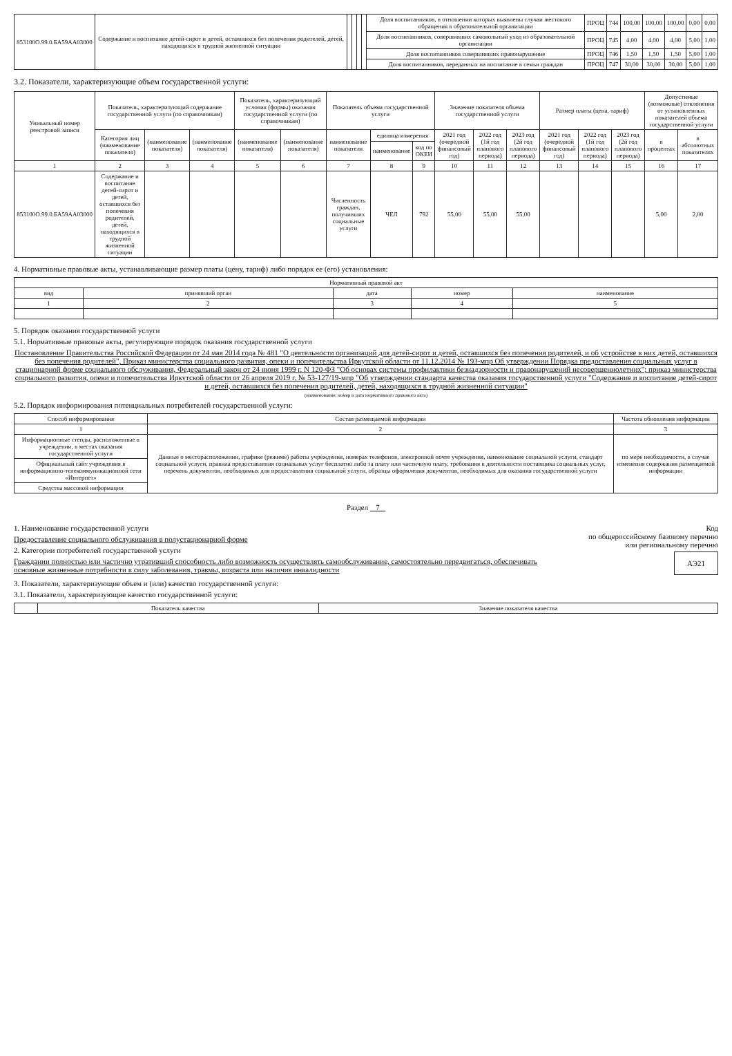| 853100О.99.0.БА59АА03000 | Содержание и воспитание детей-сирот и детей, оставшихся без попечения родителей, детей, находящихся в трудной жизненной ситуации | | | | | Доля воспитанников, в отношении которых выявлены случаи жестокого обращения в образовательной организации | ПРОЦ | 744 | 100,00 | 100,00 | 100,00 | 0,00 | 0,00 |
| | | | | | | Доля воспитанников, совершивших самовольный уход из образовательной организации | ПРОЦ | 745 | 4,00 | 4,00 | 4,00 | 5,00 | 1,00 |
| | | | | | | Доля воспитанников совершивших правонарушение | ПРОЦ | 746 | 1,50 | 1,50 | 1,50 | 5,00 | 1,00 |
| | | | | | | Доля воспитанников, переданных на воспитание в семьи граждан | ПРОЦ | 747 | 30,00 | 30,00 | 30,00 | 5,00 | 1,00 |
3.2. Показатели, характеризующие объем государственной услуги:
| Уникальный номер реестровой записи | Показатель, характеризующий содержание государственной услуги (по справочникам) | | | Показатель, характеризующий условия (формы) оказания государственной услуги (по справочникам) | | Показатель объема государственной услуги | | | Значение показателя объема государственной услуги | | | Размер платы (цена, тариф) | | | Допустимые (возможные) отклонения от установленных показателей объема государственной услуги | |
| --- | --- | --- | --- | --- | --- | --- | --- | --- | --- | --- | --- | --- | --- | --- | --- | --- |
| | Категория лиц (наименование показателя) | (наименование показателя) | (наименование показателя) | (наименование показателя) | (наименование показателя) | наименование показателя | единица измерения | | 2021 год (очередной финансовый год) | 2022 год (1й год планового периода) | 2023 год (2й год планового периода) | 2021 год (очередной финансовый год) | 2022 год (1й год планового периода) | 2023 год (2й год планового периода) | в процентах | в абсолютных показателях |
| | | | | | | | наименование | код по ОКЕИ | | | | | | | | |
| 1 | 2 | 3 | 4 | 5 | 6 | 7 | 8 | 9 | 10 | 11 | 12 | 13 | 14 | 15 | 16 | 17 |
| 853100О.99.0.БА59АА03000 | Содержание и воспитание детей-сирот и детей, оставшихся без попечения родителей, детей, находящихся в трудной жизненной ситуации | | | | | Численность граждан, получивших социальные услуги | ЧЕЛ | 792 | 55,00 | 55,00 | 55,00 | | | | 5,00 | 2,00 |
4. Нормативные правовые акты, устанавливающие размер платы (цену, тариф) либо порядок ее (его) установления:
| Нормативный правовой акт | | | | |
| --- | --- | --- | --- | --- |
| вид | принявший орган | дата | номер | наименование |
| 1 | 2 | 3 | 4 | 5 |
5. Порядок оказания государственной услуги
5.1. Нормативные правовые акты, регулирующие порядок оказания государственной услуги
Постановление Правительства Российской Федерации от 24 мая 2014 года № 481 "О деятельности организаций для детей-сирот и детей, оставшихся без попечения родителей, и об устройстве в них детей, оставшихся без попечения родителей", Приказ министерства социального развития, опеки и попечительства Иркутской области от 11.12.2014 № 193-мпр Об утверждении Порядка предоставления социальных услуг в стационарной форме социального обслуживания, Федеральный закон от 24 июня 1999 г. N 120-ФЗ "Об основах системы профилактики безнадзорности и правонарушений несовершеннолетних"; приказ министерства социального развития, опеки и попечительства Иркутской области от 26 апреля 2019 г. № 53-127/19-мпр "Об утверждении стандарта качества оказания государственной услуги "Содержание и воспитание детей-сирот и детей, оставшихся без попечения родителей, детей, находящихся в трудной жизненной ситуации"
(наименование, номер и дата нормативного правового акта)
5.2. Порядок информирования потенциальных потребителей государственной услуги:
| Способ информирования | Состав размещаемой информации | Частота обновления информации |
| --- | --- | --- |
| 1 | 2 | 3 |
| Информационные стенды, расположенные в учреждении, в местах оказания государственной услуги | Данные о месторасположении, графике (режиме) работы учреждения, номерах телефонов, электронной почте учреждения, наименование социальной услуги, стандарт социальной услуги, правила предоставления социальных услуг бесплатно либо за плату или частичную плату, требования к деятельности поставщика социальных услуг, перечень документов, необходимых для предоставления социальной услуги, образцы оформления документов, необходимых для оказания государственной услуги | по мере необходимости, в случае изменения содержания размещаемой информации |
| Официальный сайт учреждения в информационно-телекоммуникационной сети «Интернет» | | |
| Средства массовой информации | | |
Раздел 7
1. Наименование государственной услуги
Предоставление социального обслуживания в полустационарной форме
2. Категории потребителей государственной услуги
Граждании полностью или частично утративший способность либо возможность осуществлять самообслуживание, самостоятельно передвигаться, обеспечивать основные жизненные потребности в силу заболевания, травмы, возраста или наличия инвалидности
Код
по общероссийскому базовому перечню
или региональному перечню
АЭ21
3. Показатели, характеризующие объем и (или) качество государственной услуги:
3.1. Показатели, характеризующие качество государственной услуги:
| | Показатель качества | Значение показателя качества |
| --- | --- | --- |